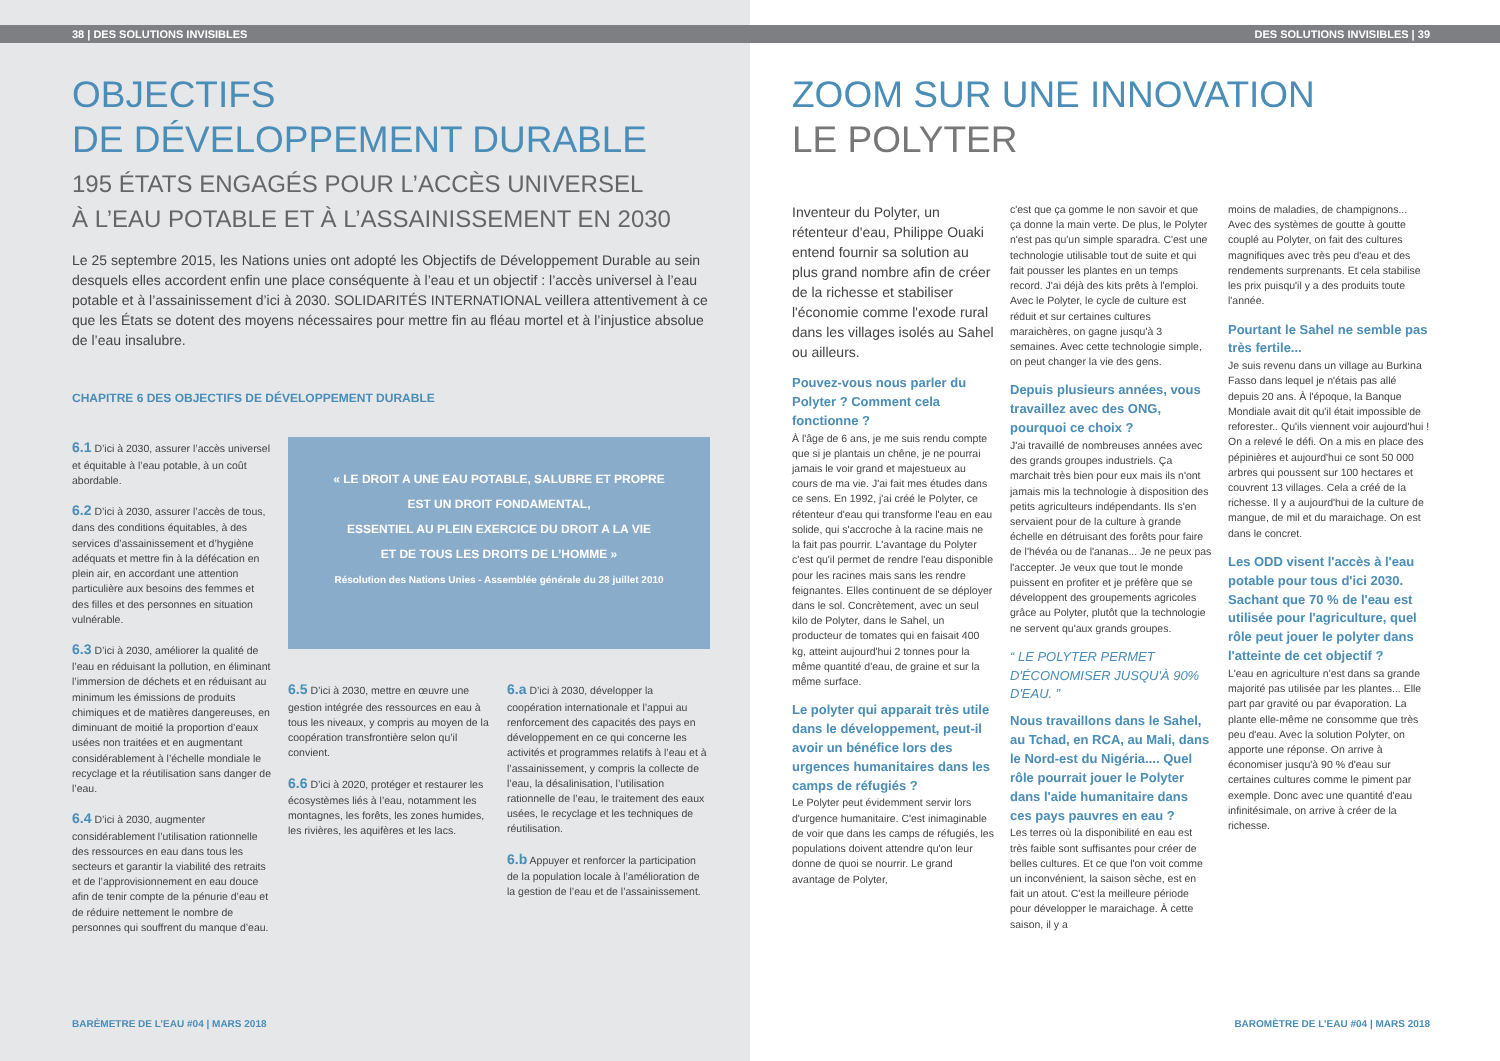38 | DES SOLUTIONS INVISIBLES
OBJECTIFS
DE DÉVELOPPEMENT DURABLE
195 ÉTATS ENGAGÉS POUR L’ACCÈS UNIVERSEL
À L’EAU POTABLE ET À L’ASSAINISSEMENT EN 2030
Le 25 septembre 2015, les Nations unies ont adopté les Objectifs de Développement Durable au sein desquels elles accordent enfin une place conséquente à l’eau et un objectif : l’accès universel à l’eau potable et à l’assainissement d’ici à 2030. SOLIDARITÉS INTERNATIONAL veillera attentivement à ce que les États se dotent des moyens nécessaires pour mettre fin au fléau mortel et à l’injustice absolue de l’eau insalubre.
CHAPITRE 6 DES OBJECTIFS DE DÉVELOPPEMENT DURABLE
6.1 D’ici à 2030, assurer l’accès universel et équitable à l’eau potable, à un coût abordable.
6.2 D’ici à 2030, assurer l’accès de tous, dans des conditions équitables, à des services d’assainissement et d’hygiène adéquats et mettre fin à la défécation en plein air, en accordant une attention particulière aux besoins des femmes et des filles et des personnes en situation vulnérable.
6.3 D’ici à 2030, améliorer la qualité de l’eau en réduisant la pollution, en éliminant l’immersion de déchets et en réduisant au minimum les émissions de produits chimiques et de matières dangereuses, en diminuant de moitié la proportion d’eaux usées non traitées et en augmentant considérablement à l’échelle mondiale le recyclage et la réutilisation sans danger de l’eau.
6.4 D’ici à 2030, augmenter considérablement l’utilisation rationnelle des ressources en eau dans tous les secteurs et garantir la viabilité des retraits et de l’approvisionnement en eau douce afin de tenir compte de la pénurie d’eau et de réduire nettement le nombre de personnes qui souffrent du manque d’eau.
« LE DROIT A UNE EAU POTABLE, SALUBRE ET PROPRE
EST UN DROIT FONDAMENTAL,
ESSENTIEL AU PLEIN EXERCICE DU DROIT A LA VIE
ET DE TOUS LES DROITS DE L’HOMME »
Résolution des Nations Unies - Assemblée générale du 28 juillet 2010
6.5 D’ici à 2030, mettre en œuvre une gestion intégrée des ressources en eau à tous les niveaux, y compris au moyen de la coopération transfrontière selon qu’il convient.
6.6 D’ici à 2020, protéger et restaurer les écosystèmes liés à l’eau, notamment les montagnes, les forêts, les zones humides, les rivières, les aquifères et les lacs.
6.a D’ici à 2030, développer la coopération internationale et l’appui au renforcement des capacités des pays en développement en ce qui concerne les activités et programmes relatifs à l’eau et à l’assainissement, y compris la collecte de l’eau, la désalinisation, l’utilisation rationnelle de l’eau, le traitement des eaux usées, le recyclage et les techniques de réutilisation.
6.b Appuyer et renforcer la participation de la population locale à l’amélioration de la gestion de l’eau et de l’assainissement.
BARÈMETRE DE L’EAU #04 | MARS 2018
DES SOLUTIONS INVISIBLES | 39
ZOOM SUR UNE INNOVATION
LE POLYTER
Inventeur du Polyter, un rétenteur d'eau, Philippe Ouaki entend fournir sa solution au plus grand nombre afin de créer de la richesse et stabiliser l'économie comme l'exode rural dans les villages isolés au Sahel ou ailleurs.
Pouvez-vous nous parler du Polyter ? Comment cela fonctionne ?
À l'âge de 6 ans, je me suis rendu compte que si je plantais un chêne, je ne pourrai jamais le voir grand et majestueux au cours de ma vie. J'ai fait mes études dans ce sens. En 1992, j'ai créé le Polyter, ce rétenteur d'eau qui transforme l'eau en eau solide, qui s'accroche à la racine mais ne la fait pas pourrir. L'avantage du Polyter c'est qu'il permet de rendre l'eau disponible pour les racines mais sans les rendre feignantes. Elles continuent de se déployer dans le sol. Concrètement, avec un seul kilo de Polyter, dans le Sahel, un producteur de tomates qui en faisait 400 kg, atteint aujourd'hui 2 tonnes pour la même quantité d'eau, de graine et sur la même surface.
Le polyter qui apparait très utile dans le développement, peut-il avoir un bénéfice lors des urgences humanitaires dans les camps de réfugiés ?
Le Polyter peut évidemment servir lors d'urgence humanitaire. C'est inimaginable de voir que dans les camps de réfugiés, les populations doivent attendre qu'on leur donne de quoi se nourrir. Le grand avantage de Polyter,
c'est que ça gomme le non savoir et que ça donne la main verte. De plus, le Polyter n'est pas qu'un simple sparadra. C'est une technologie utilisable tout de suite et qui fait pousser les plantes en un temps record. J'ai déjà des kits prêts à l'emploi. Avec le Polyter, le cycle de culture est réduit et sur certaines cultures maraichères, on gagne jusqu'à 3 semaines. Avec cette technologie simple, on peut changer la vie des gens.
Depuis plusieurs années, vous travaillez avec des ONG, pourquoi ce choix ?
J'ai travaillé de nombreuses années avec des grands groupes industriels. Ça marchait très bien pour eux mais ils n'ont jamais mis la technologie à disposition des petits agriculteurs indépendants. Ils s'en servaient pour de la culture à grande échelle en détruisant des forêts pour faire de l'hévéa ou de l'ananas... Je ne peux pas l'accepter. Je veux que tout le monde puissent en profiter et je préfère que se développent des groupements agricoles grâce au Polyter, plutôt que la technologie ne servent qu'aux grands groupes.
“ LE POLYTER PERMET D'ÉCONOMISER JUSQU'À 90% D'EAU. ”
Nous travaillons dans le Sahel, au Tchad, en RCA, au Mali, dans le Nord-est du Nigéria.... Quel rôle pourrait jouer le Polyter dans l'aide humanitaire dans ces pays pauvres en eau ?
Les terres où la disponibilité en eau est très faible sont suffisantes pour créer de belles cultures. Et ce que l'on voit comme un inconvénient, la saison sèche, est en fait un atout. C'est la meilleure période pour développer le maraichage. À cette saison, il y a
moins de maladies, de champignons... Avec des systèmes de goutte à goutte couplé au Polyter, on fait des cultures magnifiques avec très peu d'eau et des rendements surprenants. Et cela stabilise les prix puisqu'il y a des produits toute l'année.
Pourtant le Sahel ne semble pas très fertile...
Je suis revenu dans un village au Burkina Fasso dans lequel je n'étais pas allé depuis 20 ans. À l'époque, la Banque Mondiale avait dit qu'il était impossible de reforester.. Qu'ils viennent voir aujourd'hui ! On a relevé le défi. On a mis en place des pépinières et aujourd'hui ce sont 50 000 arbres qui poussent sur 100 hectares et couvrent 13 villages. Cela a créé de la richesse. Il y a aujourd'hui de la culture de mangue, de mil et du maraichage. On est dans le concret.
Les ODD visent l'accès à l'eau potable pour tous d'ici 2030. Sachant que 70 % de l'eau est utilisée pour l'agriculture, quel rôle peut jouer le polyter dans l'atteinte de cet objectif ?
L'eau en agriculture n'est dans sa grande majorité pas utilisée par les plantes... Elle part par gravité ou par évaporation. La plante elle-même ne consomme que très peu d'eau. Avec la solution Polyter, on apporte une réponse. On arrive à économiser jusqu'à 90 % d'eau sur certaines cultures comme le piment par exemple. Donc avec une quantité d'eau infinitésimale, on arrive à créer de la richesse.
BAROMÈTRE DE L’EAU #04 | MARS 2018